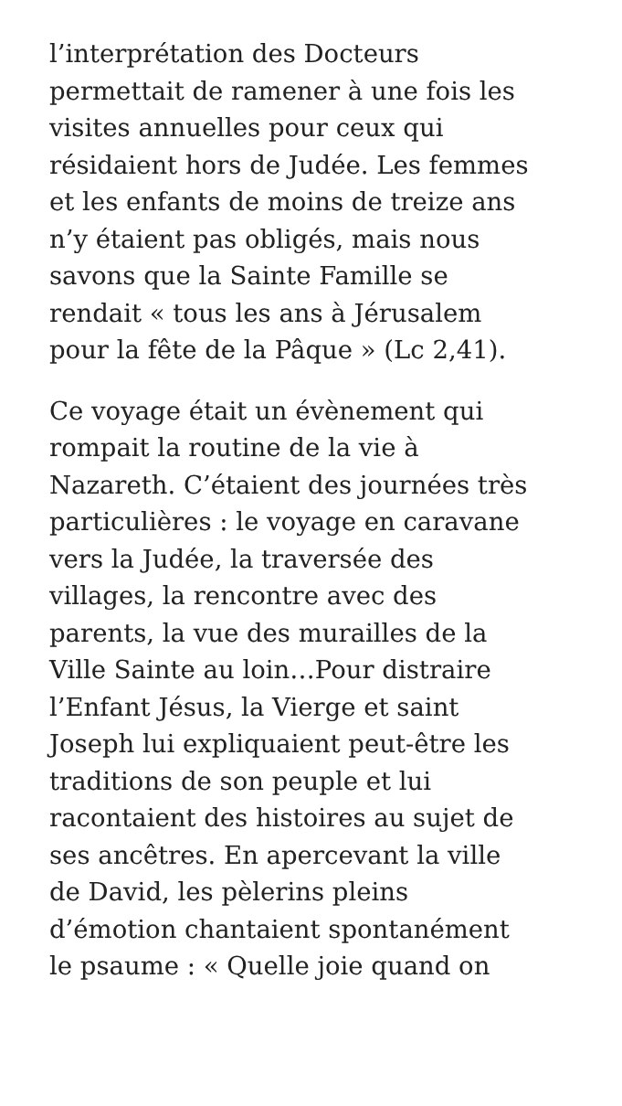l’interprétation des Docteurs
permettait de ramener à une fois les
visites annuelles pour ceux qui
résidaient hors de Judée. Les femmes
et les enfants de moins de treize ans
n’y étaient pas obligés, mais nous
savons que la Sainte Famille se
rendait « tous les ans à Jérusalem
pour la fête de la Pâque » (Lc 2,41).
Ce voyage était un évènement qui
rompait la routine de la vie à
Nazareth. C’étaient des journées très
particulières : le voyage en caravane
vers la Judée, la traversée des
villages, la rencontre avec des
parents, la vue des murailles de la
Ville Sainte au loin…Pour distraire
l’Enfant Jésus, la Vierge et saint
Joseph lui expliquaient peut-être les
traditions de son peuple et lui
racontaient des histoires au sujet de
ses ancêtres. En apercevant la ville
de David, les pèlerins pleins
d’émotion chantaient spontanément
le psaume : « Quelle joie quand on